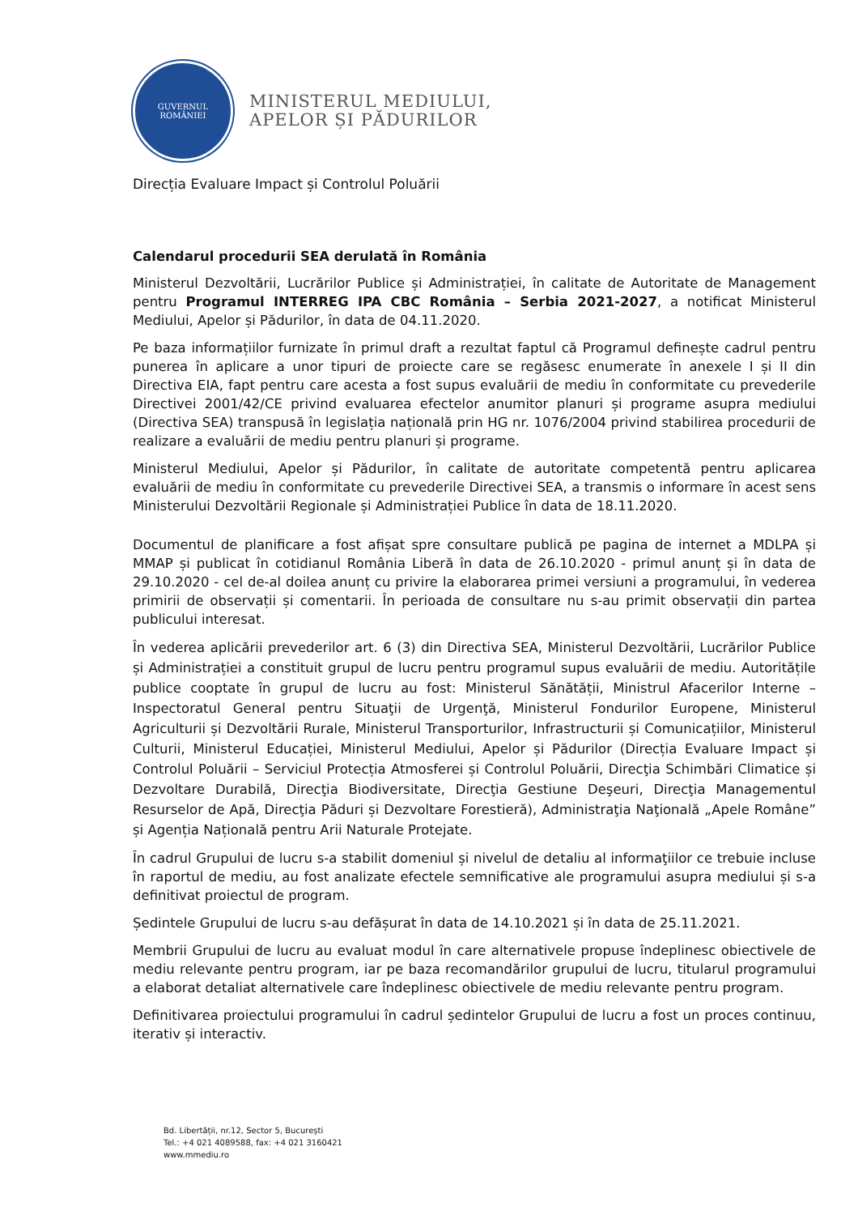GUVERNUL
ROMÂNIEI
MINISTERUL MEDIULUI,
APELOR ȘI PĂDURILOR
Direcția Evaluare Impact și Controlul Poluării
Calendarul procedurii SEA derulată în România
Ministerul Dezvoltării, Lucrărilor Publice și Administrației, în calitate de Autoritate de Management pentru Programul INTERREG IPA CBC România – Serbia 2021-2027, a notificat Ministerul Mediului, Apelor și Pădurilor, în data de 04.11.2020.
Pe baza informațiilor furnizate în primul draft a rezultat faptul că Programul definește cadrul pentru punerea în aplicare a unor tipuri de proiecte care se regăsesc enumerate în anexele I și II din Directiva EIA, fapt pentru care acesta a fost supus evaluării de mediu în conformitate cu prevederile Directivei 2001/42/CE privind evaluarea efectelor anumitor planuri și programe asupra mediului (Directiva SEA) transpusă în legislația națională prin HG nr. 1076/2004 privind stabilirea procedurii de realizare a evaluării de mediu pentru planuri și programe.
Ministerul Mediului, Apelor și Pădurilor, în calitate de autoritate competentă pentru aplicarea evaluării de mediu în conformitate cu prevederile Directivei SEA, a transmis o informare în acest sens Ministerului Dezvoltării Regionale și Administrației Publice în data de 18.11.2020.
Documentul de planificare a fost afișat spre consultare publică pe pagina de internet a MDLPA și MMAP și publicat în cotidianul România Liberă în data de 26.10.2020 - primul anunț și în data de 29.10.2020 - cel de-al doilea anunț cu privire la elaborarea primei versiuni a programului, în vederea primirii de observații și comentarii. În perioada de consultare nu s-au primit observații din partea publicului interesat.
În vederea aplicării prevederilor art. 6 (3) din Directiva SEA, Ministerul Dezvoltării, Lucrărilor Publice și Administrației a constituit grupul de lucru pentru programul supus evaluării de mediu. Autoritățile publice cooptate în grupul de lucru au fost: Ministerul Sănătății, Ministrul Afacerilor Interne – Inspectoratul General pentru Situaţii de Urgenţă, Ministerul Fondurilor Europene, Ministerul Agriculturii și Dezvoltării Rurale, Ministerul Transporturilor, Infrastructurii și Comunicațiilor, Ministerul Culturii, Ministerul Educației, Ministerul Mediului, Apelor și Pădurilor (Direcția Evaluare Impact și Controlul Poluării – Serviciul Protecția Atmosferei și Controlul Poluării, Direcţia Schimbări Climatice și Dezvoltare Durabilă, Direcţia Biodiversitate, Direcţia Gestiune Deşeuri, Direcţia Managementul Resurselor de Apă, Direcţia Păduri și Dezvoltare Forestieră), Administraţia Naţională „Apele Române” și Agenția Națională pentru Arii Naturale Protejate.
În cadrul Grupului de lucru s-a stabilit domeniul și nivelul de detaliu al informaţiilor ce trebuie incluse în raportul de mediu, au fost analizate efectele semnificative ale programului asupra mediului și s-a definitivat proiectul de program.
Ședintele Grupului de lucru s-au defășurat în data de 14.10.2021 și în data de 25.11.2021.
Membrii Grupului de lucru au evaluat modul în care alternativele propuse îndeplinesc obiectivele de mediu relevante pentru program, iar pe baza recomandărilor grupului de lucru, titularul programului a elaborat detaliat alternativele care îndeplinesc obiectivele de mediu relevante pentru program.
Definitivarea proiectului programului în cadrul ședintelor Grupului de lucru a fost un proces continuu, iterativ și interactiv.
Bd. Libertății, nr.12, Sector 5, București
Tel.: +4 021 4089588, fax: +4 021 3160421
www.mmediu.ro